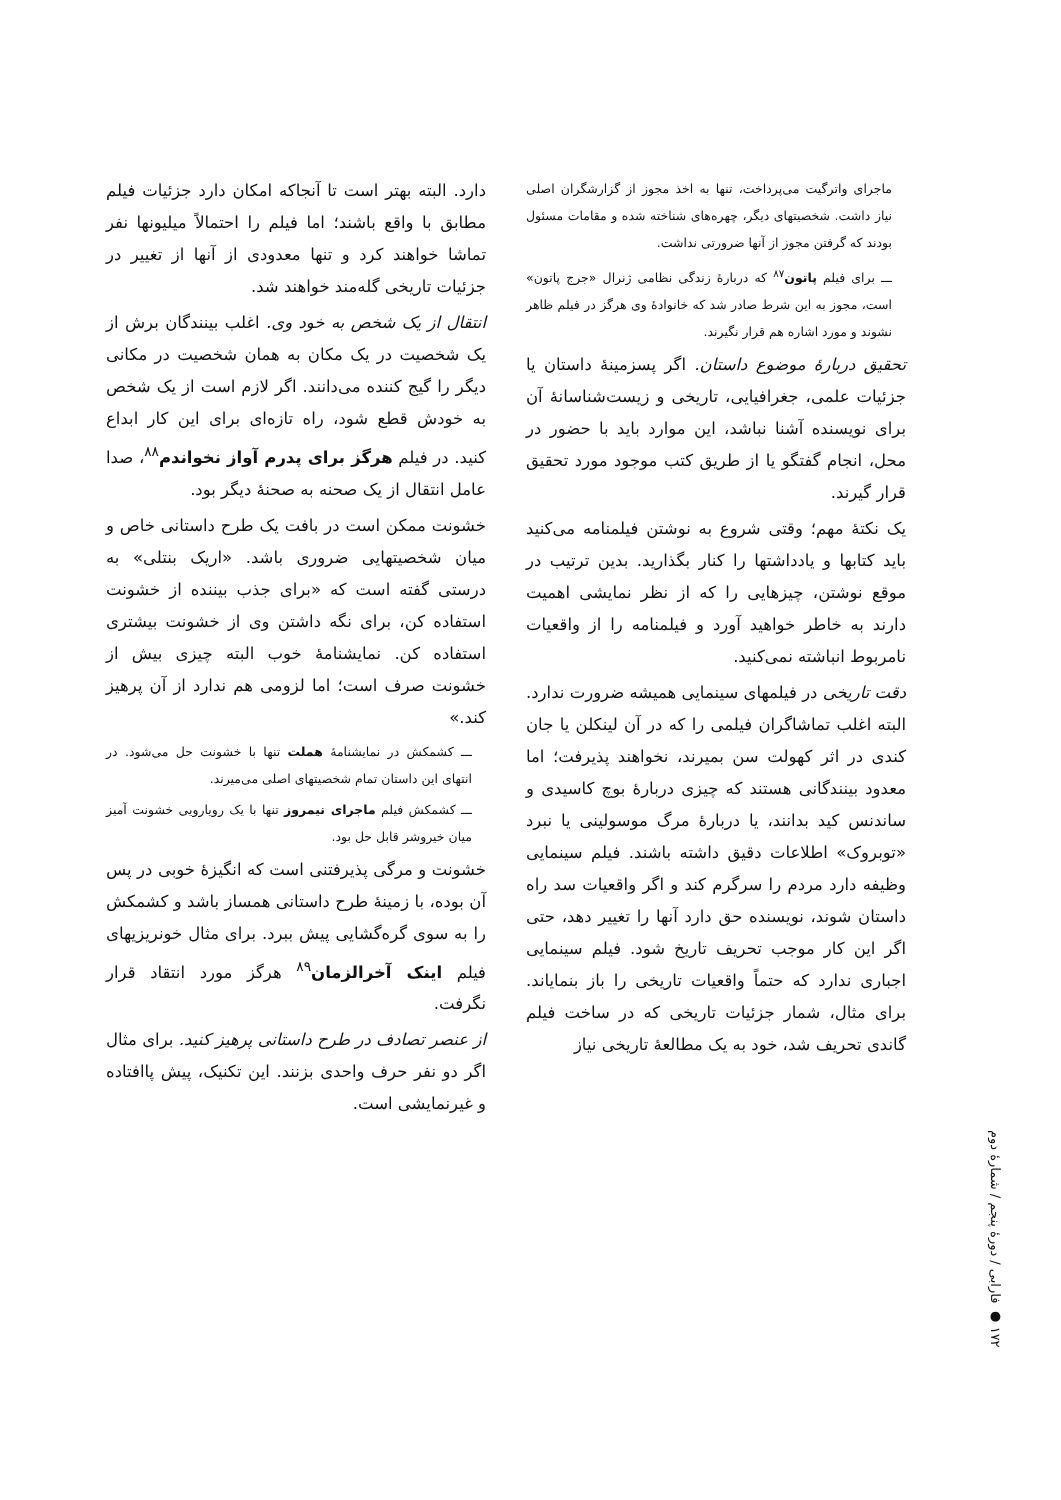ماجرای واترگیت می‌پرداخت، تنها به اخذ مجوز از گزارشگران اصلی نیاز داشت. شخصیتهای دیگر، چهره‌های شناخته شده و مقامات مسئول بودند که گرفتن مجوز از آنها ضرورتی نداشت.
ـــ برای فیلم پاتون<sup>۸۷</sup> که دربارهٔ زندگی نظامی ژنرال «جرج پاتون» است، مجوز به این شرط صادر شد که خانوادهٔ وی هرگز در فیلم ظاهر نشوند و مورد اشاره هم قرار نگیرند.
تحقیق دربارهٔ موضوع داستان. اگر پسزمینهٔ داستان یا جزئیات علمی، جغرافیایی، تاریخی و زیست‌شناسانهٔ آن برای نویسنده آشنا نباشد، این موارد باید با حضور در محل، انجام گفتگو یا از طریق کتب موجود مورد تحقیق قرار گیرند.
یک نکتهٔ مهم؛ وقتی شروع به نوشتن فیلمنامه می‌کنید باید کتابها و یادداشتها را کنار بگذارید. بدین ترتیب در موقع نوشتن، چیزهایی را که از نظر نمایشی اهمیت دارند به خاطر خواهید آورد و فیلمنامه را از واقعیات نامربوط انباشته نمی‌کنید.
دقت تاریخی در فیلمهای سینمایی همیشه ضرورت ندارد. البته اغلب تماشاگران فیلمی را که در آن لینکلن یا جان کندی در اثر کهولت سن بمیرند، نخواهند پذیرفت؛ اما معدود بینندگانی هستند که چیزی دربارهٔ بوچ کاسیدی و ساندنس کید بدانند، یا دربارهٔ مرگ موسولینی یا نبرد «توبروک» اطلاعات دقیق داشته باشند. فیلم سینمایی وظیفه دارد مردم را سرگرم کند و اگر واقعیات سد راه داستان شوند، نویسنده حق دارد آنها را تغییر دهد، حتی اگر این کار موجب تحریف تاریخ شود. فیلم سینمایی اجباری ندارد که حتماً واقعیات تاریخی را باز بنمایاند. برای مثال، شمار جزئیات تاریخی که در ساخت فیلم گاندی تحریف شد، خود به یک مطالعهٔ تاریخی نیاز
دارد. البته بهتر است تا آنجاکه امکان دارد جزئیات فیلم مطابق با واقع باشند؛ اما فیلم را احتمالاً میلیونها نفر تماشا خواهند کرد و تنها معدودی از آنها از تغییر در جزئیات تاریخی گله‌مند خواهند شد.
انتقال از یک شخص به خود وی. اغلب بینندگان برش از یک شخصیت در یک مکان به همان شخصیت در مکانی دیگر را گیج کننده می‌دانند. اگر لازم است از یک شخص به خودش قطع شود، راه تازه‌ای برای این کار ابداع کنید. در فیلم هرگز برای پدرم آواز نخواندم<sup>۸۸</sup>، صدا عامل انتقال از یک صحنه به صحنهٔ دیگر بود.
خشونت ممکن است در بافت یک طرح داستانی خاص و میان شخصیتهایی ضروری باشد. «اریک بنتلی» به درستی گفته است که «برای جذب بیننده از خشونت استفاده کن، برای نگه داشتن وی از خشونت بیشتری استفاده کن. نمایشنامهٔ خوب البته چیزی بیش از خشونت صرف است؛ اما لزومی هم ندارد از آن پرهیز کند.»
ـــ کشمکش در نمایشنامهٔ هملت تنها با خشونت حل می‌شود. در انتهای این داستان تمام شخصیتهای اصلی می‌میرند.
ـــ کشمکش فیلم ماجرای نیمروز تنها با یک رویارویی خشونت آمیز میان خیروشر قابل حل بود.
خشونت و مرگی پذیرفتنی است که انگیزهٔ خوبی در پس آن بوده، با زمینهٔ طرح داستانی همساز باشد و کشمکش را به سوی گره‌گشایی پیش ببرد. برای مثال خونریزیهای فیلم اینک آخرالزمان<sup>۸۹</sup> هرگز مورد انتقاد قرار نگرفت.
از عنصر تصادف در طرح داستانی پرهیز کنید. برای مثال اگر دو نفر حرف واحدی بزنند. این تکنیک، پیش پاافتاده و غیرنمایشی است.
۱۷۲ ● فارابی / دورهٔ پنجم / شمارهٔ دوم